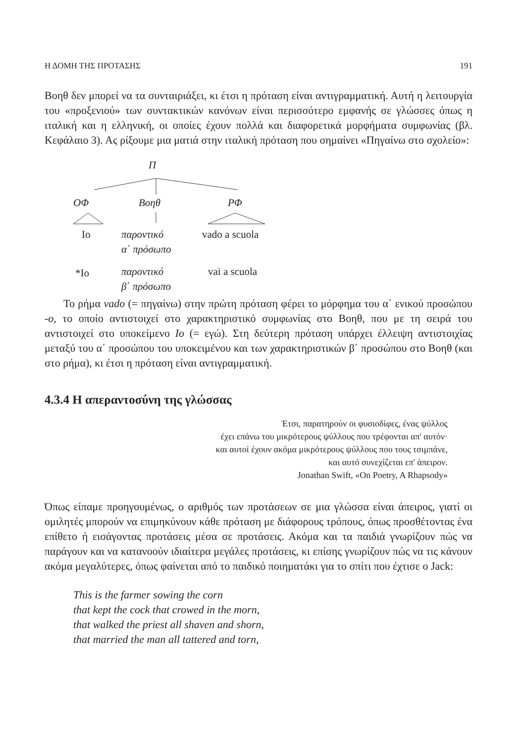Η ΔΟΜΗ ΤΗΣ ΠΡΟΤΑΣΗΣ 191
Βοηθ δεν μπορεί να τα συνταιριάξει, κι έτσι η πρόταση είναι αντιγραμματική. Αυτή η λειτουργία του «προξενιού» των συντακτικών κανόνων είναι περισσότερο εμφανής σε γλώσσες όπως η ιταλική και η ελληνική, οι οποίες έχουν πολλά και διαφορετικά μορφήματα συμφωνίας (βλ. Κεφάλαιο 3). Ας ρίξουμε μια ματιά στην ιταλική πρόταση που σημαίνει «Πηγαίνω στο σχολείο»:
Π
ΟΦ Βοηθ ΡΦ
Io
παροντικό
α΄ πρόσωπο
vado a scuola
*Io
παροντικό
β΄ πρόσωπο
vai a scuola
Το ρήμα vado (= πηγαίνω) στην πρώτη πρόταση φέρει το μόρφημα του α΄ ενικού προσώπου -o, το οποίο αντιστοιχεί στο χαρακτηριστικό συμφωνίας στο Βοηθ, που με τη σειρά του αντιστοιχεί στο υποκείμενο Io (= εγώ). Στη δεύτερη πρόταση υπάρχει έλλειψη αντιστοιχίας μεταξύ του α΄ προσώπου του υποκειμένου και των χαρακτηριστικών β΄ προσώπου στο Βοηθ (και στο ρήμα), κι έτσι η πρόταση είναι αντιγραμματική.
4.3.4 Η απεραντοσύνη της γλώσσας
Έτσι, παρατηρούν οι φυσιοδίφες, ένας ψύλλος
έχει επάνω του μικρότερους ψύλλους που τρέφονται απ' αυτόν·
και αυτοί έχουν ακόμα μικρότερους ψύλλους που τους τσιμπάνε,
και αυτό συνεχίζεται επ' άπειρον.
Jonathan Swift, «On Poetry, A Rhapsody»
Όπως είπαμε προηγουμένως, ο αριθμός των προτάσεων σε μια γλώσσα είναι άπειρος, γιατί οι ομιλητές μπορούν να επιμηκύνουν κάθε πρόταση με διάφορους τρόπους, όπως προσθέτοντας ένα επίθετο ή εισάγοντας προτάσεις μέσα σε προτάσεις. Ακόμα και τα παιδιά γνωρίζουν πώς να παράγουν και να κατανοούν ιδιαίτερα μεγάλες προτάσεις, κι επίσης γνωρίζουν πώς να τις κάνουν ακόμα μεγαλύτερες, όπως φαίνεται από το παιδικό ποιηματάκι για το σπίτι που έχτισε ο Jack:
This is the farmer sowing the corn
that kept the cock that crowed in the morn,
that walked the priest all shaven and shorn,
that married the man all tattered and torn,